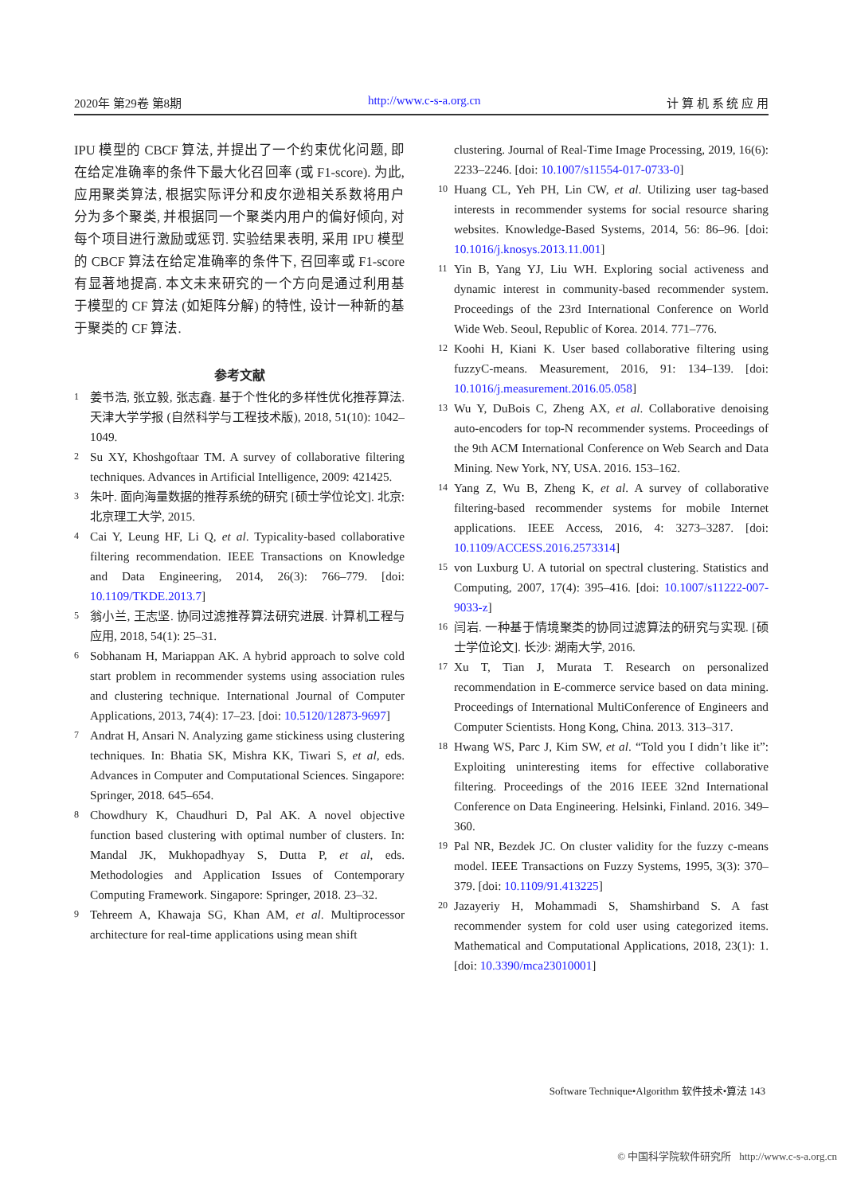2020年 第29卷 第8期 http://www.c-s-a.org.cn 计 算 机 系 统 应 用
IPU 模型的 CBCF 算法, 并提出了一个约束优化问题, 即在给定准确率的条件下最大化召回率 (或 F1-score). 为此, 应用聚类算法, 根据实际评分和皮尔逊相关系数将用户分为多个聚类, 并根据同一个聚类内用户的偏好倾向, 对每个项目进行激励或惩罚. 实验结果表明, 采用 IPU 模型的 CBCF 算法在给定准确率的条件下, 召回率或 F1-score 有显著地提高. 本文未来研究的一个方向是通过利用基于模型的 CF 算法 (如矩阵分解) 的特性, 设计一种新的基于聚类的 CF 算法.
参考文献
1 姜书浩, 张立毅, 张志鑫. 基于个性化的多样性优化推荐算法. 天津大学学报 (自然科学与工程技术版), 2018, 51(10): 1042–1049.
2 Su XY, Khoshgoftaar TM. A survey of collaborative filtering techniques. Advances in Artificial Intelligence, 2009: 421425.
3 朱叶. 面向海量数据的推荐系统的研究 [硕士学位论文]. 北京: 北京理工大学, 2015.
4 Cai Y, Leung HF, Li Q, et al. Typicality-based collaborative filtering recommendation. IEEE Transactions on Knowledge and Data Engineering, 2014, 26(3): 766–779. [doi: 10.1109/TKDE.2013.7]
5 翁小兰, 王志坚. 协同过滤推荐算法研究进展. 计算机工程与应用, 2018, 54(1): 25–31.
6 Sobhanam H, Mariappan AK. A hybrid approach to solve cold start problem in recommender systems using association rules and clustering technique. International Journal of Computer Applications, 2013, 74(4): 17–23. [doi: 10.5120/12873-9697]
7 Andrat H, Ansari N. Analyzing game stickiness using clustering techniques. In: Bhatia SK, Mishra KK, Tiwari S, et al, eds. Advances in Computer and Computational Sciences. Singapore: Springer, 2018. 645–654.
8 Chowdhury K, Chaudhuri D, Pal AK. A novel objective function based clustering with optimal number of clusters. In: Mandal JK, Mukhopadhyay S, Dutta P, et al, eds. Methodologies and Application Issues of Contemporary Computing Framework. Singapore: Springer, 2018. 23–32.
9 Tehreem A, Khawaja SG, Khan AM, et al. Multiprocessor architecture for real-time applications using mean shift
clustering. Journal of Real-Time Image Processing, 2019, 16(6): 2233–2246. [doi: 10.1007/s11554-017-0733-0]
10 Huang CL, Yeh PH, Lin CW, et al. Utilizing user tag-based interests in recommender systems for social resource sharing websites. Knowledge-Based Systems, 2014, 56: 86–96. [doi: 10.1016/j.knosys.2013.11.001]
11 Yin B, Yang YJ, Liu WH. Exploring social activeness and dynamic interest in community-based recommender system. Proceedings of the 23rd International Conference on World Wide Web. Seoul, Republic of Korea. 2014. 771–776.
12 Koohi H, Kiani K. User based collaborative filtering using fuzzyC-means. Measurement, 2016, 91: 134–139. [doi: 10.1016/j.measurement.2016.05.058]
13 Wu Y, DuBois C, Zheng AX, et al. Collaborative denoising auto-encoders for top-N recommender systems. Proceedings of the 9th ACM International Conference on Web Search and Data Mining. New York, NY, USA. 2016. 153–162.
14 Yang Z, Wu B, Zheng K, et al. A survey of collaborative filtering-based recommender systems for mobile Internet applications. IEEE Access, 2016, 4: 3273–3287. [doi: 10.1109/ACCESS.2016.2573314]
15 von Luxburg U. A tutorial on spectral clustering. Statistics and Computing, 2007, 17(4): 395–416. [doi: 10.1007/s11222-007-9033-z]
16 闫岩. 一种基于情境聚类的协同过滤算法的研究与实现. [硕士学位论文]. 长沙: 湖南大学, 2016.
17 Xu T, Tian J, Murata T. Research on personalized recommendation in E-commerce service based on data mining. Proceedings of International MultiConference of Engineers and Computer Scientists. Hong Kong, China. 2013. 313–317.
18 Hwang WS, Parc J, Kim SW, et al. “Told you I didn’t like it”: Exploiting uninteresting items for effective collaborative filtering. Proceedings of the 2016 IEEE 32nd International Conference on Data Engineering. Helsinki, Finland. 2016. 349–360.
19 Pal NR, Bezdek JC. On cluster validity for the fuzzy c-means model. IEEE Transactions on Fuzzy Systems, 1995, 3(3): 370–379. [doi: 10.1109/91.413225]
20 Jazayeriy H, Mohammadi S, Shamshirband S. A fast recommender system for cold user using categorized items. Mathematical and Computational Applications, 2018, 23(1): 1. [doi: 10.3390/mca23010001]
Software Technique•Algorithm 软件技术•算法 143
© 中国科学院软件研究所 http://www.c-s-a.org.cn